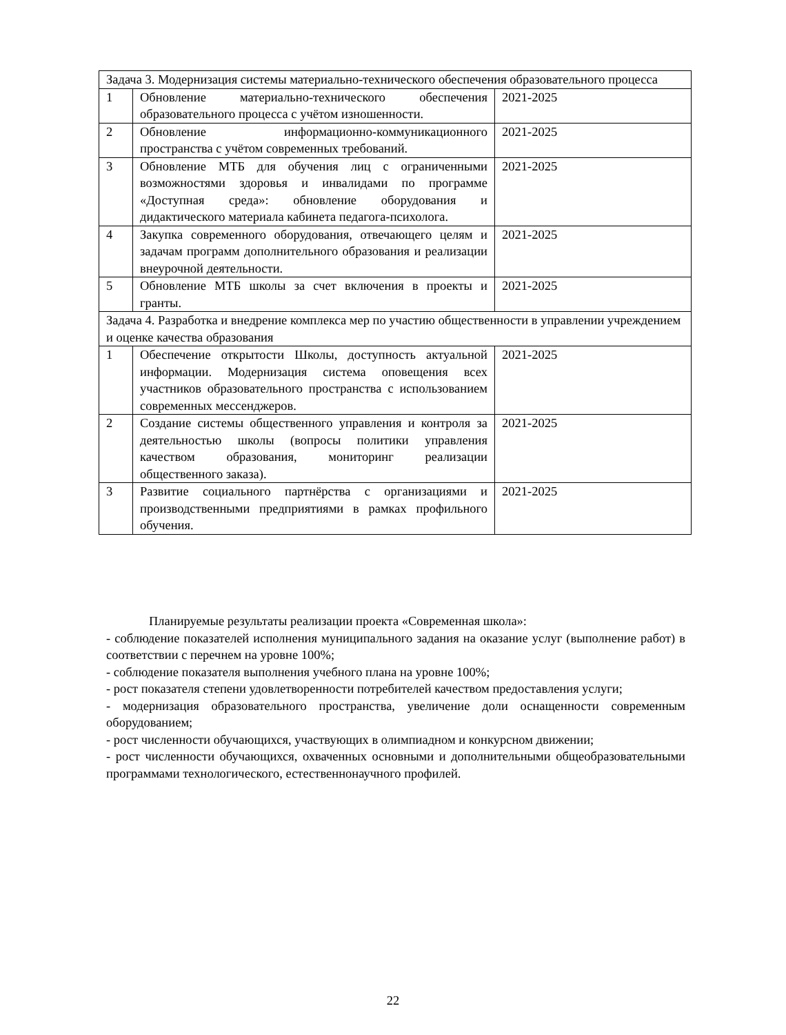| Задача 3. Модернизация системы материально-технического обеспечения образовательного процесса | | |
| 1 | Обновление материально-технического обеспечения образовательного процесса с учётом изношенности. | 2021-2025 |
| 2 | Обновление информационно-коммуникационного пространства с учётом современных требований. | 2021-2025 |
| 3 | Обновление МТБ для обучения лиц с ограниченными возможностями здоровья и инвалидами по программе «Доступная среда»: обновление оборудования и дидактического материала кабинета педагога-психолога. | 2021-2025 |
| 4 | Закупка современного оборудования, отвечающего целям и задачам программ дополнительного образования и реализации внеурочной деятельности. | 2021-2025 |
| 5 | Обновление МТБ школы за счет включения в проекты и гранты. | 2021-2025 |
| Задача 4. Разработка и внедрение комплекса мер по участию общественности в управлении учреждением и оценке качества образования | | |
| 1 | Обеспечение открытости Школы, доступность актуальной информации. Модернизация система оповещения всех участников образовательного пространства с использованием современных мессенджеров. | 2021-2025 |
| 2 | Создание системы общественного управления и контроля за деятельностью школы (вопросы политики управления качеством образования, мониторинг реализации общественного заказа). | 2021-2025 |
| 3 | Развитие социального партнёрства с организациями и производственными предприятиями в рамках профильного обучения. | 2021-2025 |
Планируемые результаты реализации проекта «Современная школа»:
- соблюдение показателей исполнения муниципального задания на оказание услуг (выполнение работ) в соответствии с перечнем на уровне 100%;
- соблюдение показателя выполнения учебного плана на уровне 100%;
- рост показателя степени удовлетворенности потребителей качеством предоставления услуги;
- модернизация образовательного пространства, увеличение доли оснащенности современным оборудованием;
- рост численности обучающихся, участвующих в олимпиадном и конкурсном движении;
- рост численности обучающихся, охваченных основными и дополнительными общеобразовательными программами технологического, естественнонаучного профилей.
22